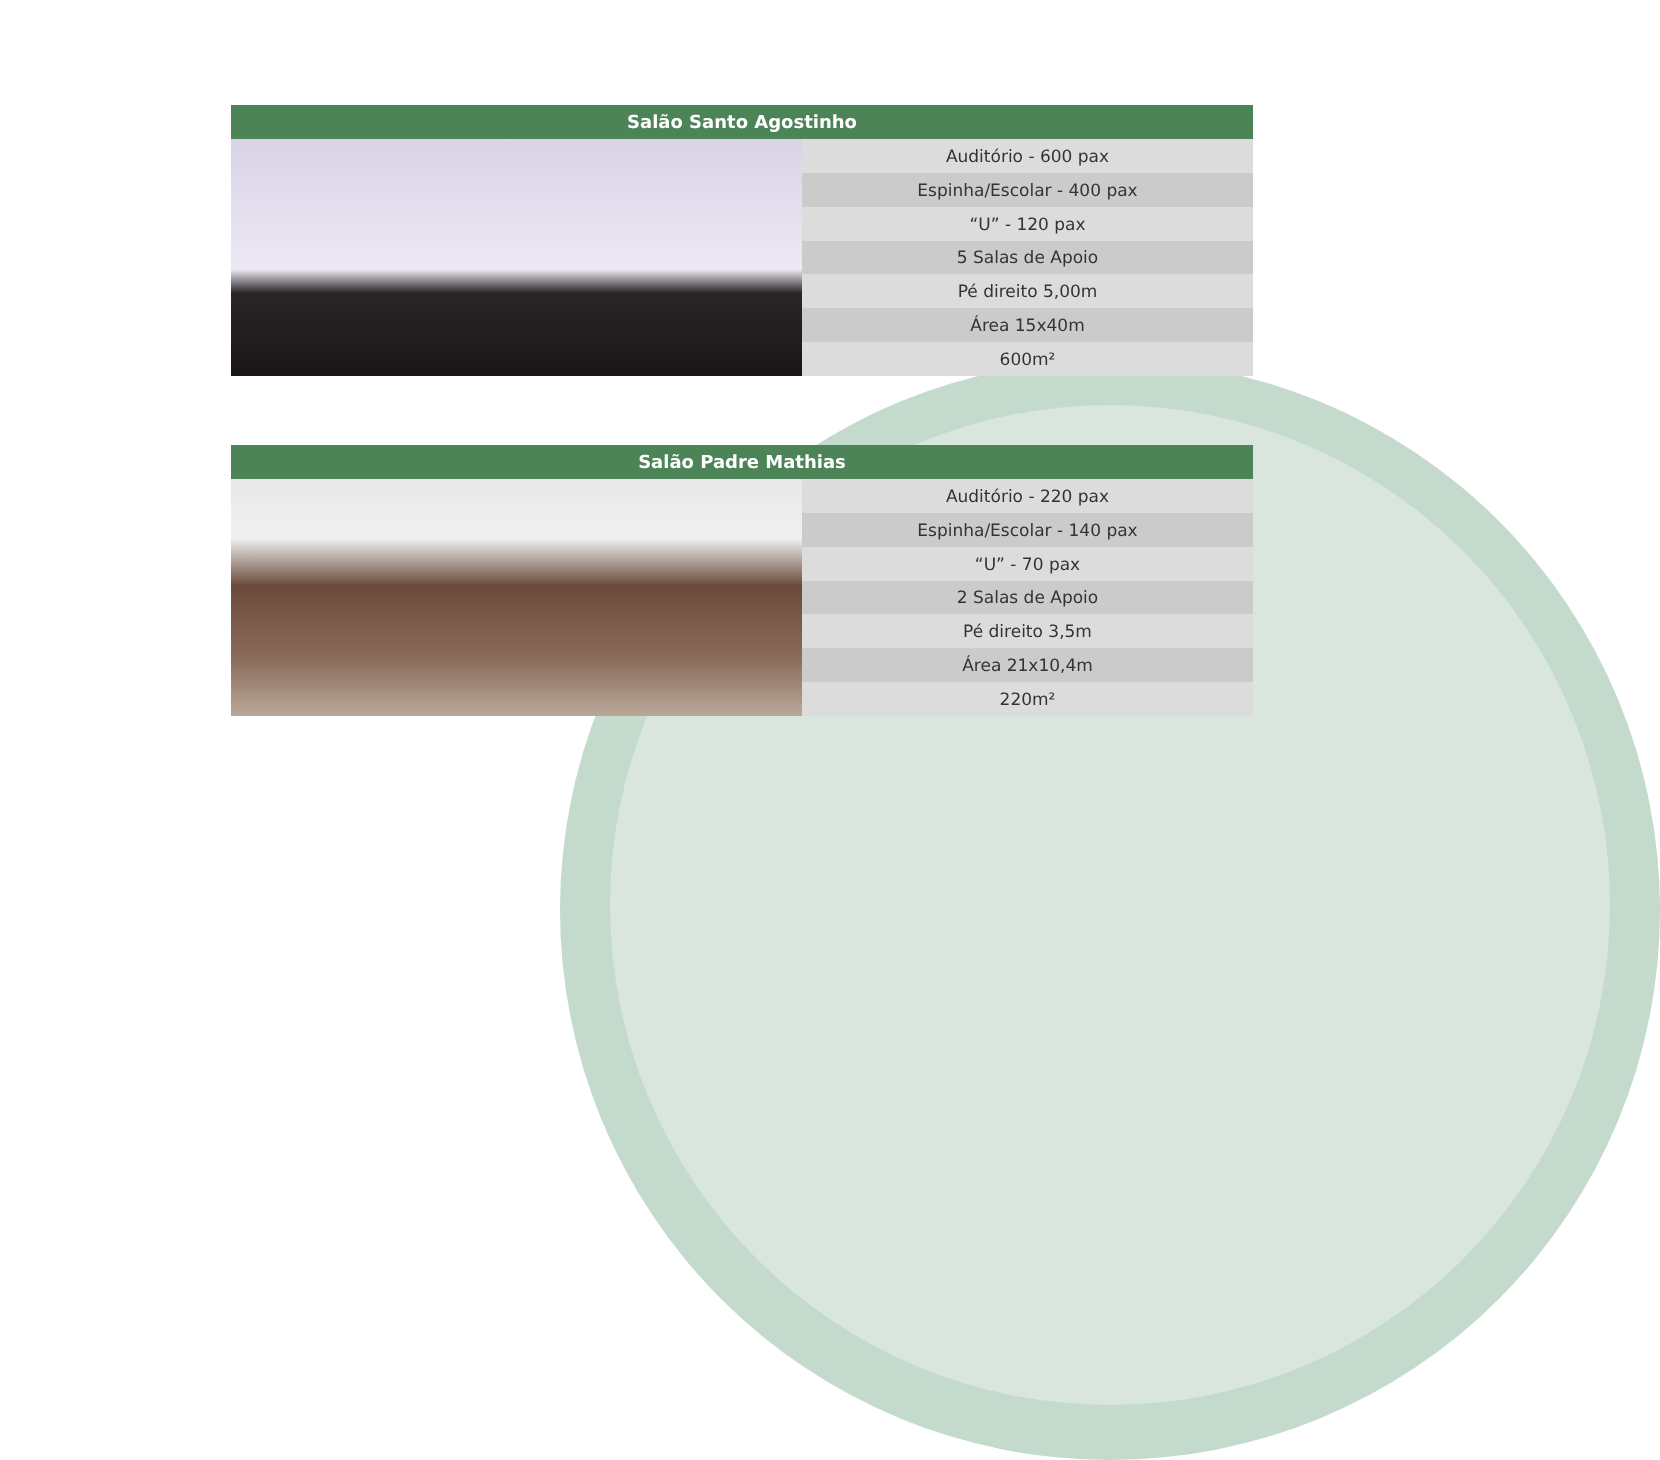Salão Santo Agostinho
| Auditório - 600 pax |
| Espinha/Escolar - 400 pax |
| “U” - 120 pax |
| 5 Salas de Apoio |
| Pé direito 5,00m |
| Área 15x40m |
| 600m² |
Salão Padre Mathias
| Auditório - 220 pax |
| Espinha/Escolar - 140 pax |
| “U” - 70 pax |
| 2 Salas de Apoio |
| Pé direito 3,5m |
| Área 21x10,4m |
| 220m² |